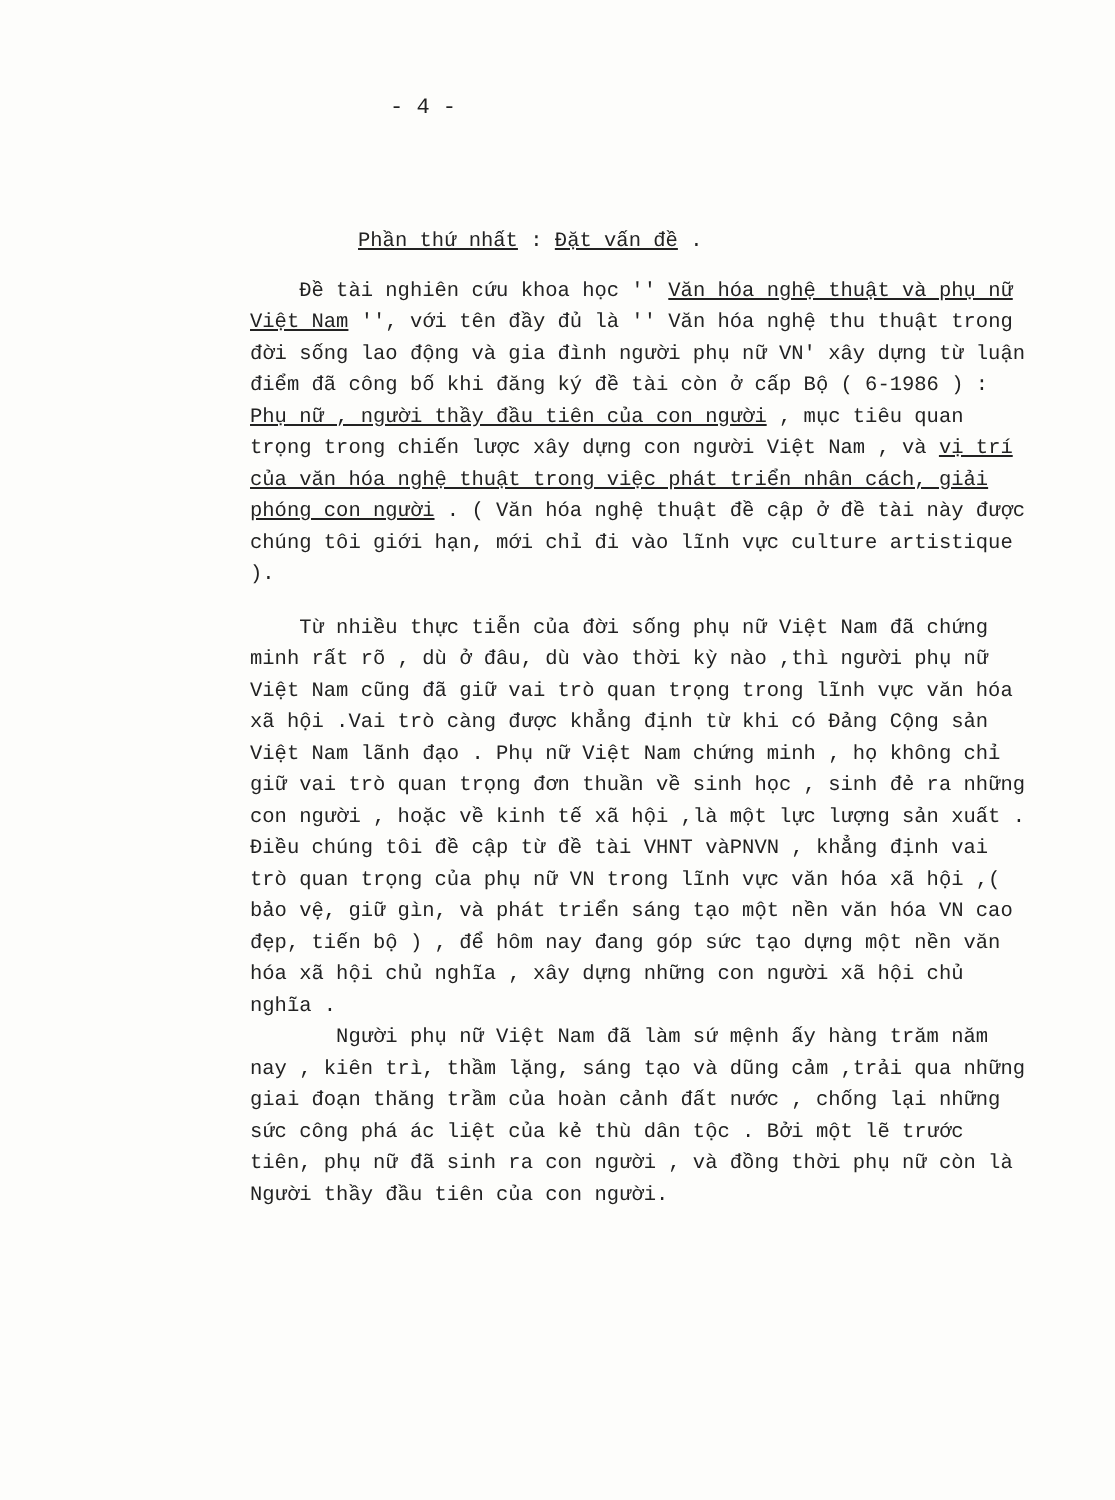- 4 -
Phần thứ nhất : Đặt vấn đề .
Đề tài nghiên cứu khoa học '' Văn hóa nghệ thuật và phụ nữ Việt Nam '', với tên đầy đủ là '' Văn hóa nghệ thu thuật trong đời sống lao động và gia đình người phụ nữ VN' xây dựng từ luận điểm đã công bố khi đăng ký đề tài còn ở cấp Bộ ( 6-1986 ) : Phụ nữ , người thầy đầu tiên của con người , mục tiêu quan trọng trong chiến lược xây dựng con người Việt Nam , và vị trí của văn hóa nghệ thuật trong việc phát triển nhân cách, giải phóng con người . ( Văn hóa nghệ thuật đề cập ở đề tài này được chúng tôi giới hạn, mới chỉ đi vào lĩnh vực culture artistique ).
Từ nhiều thực tiễn của đời sống phụ nữ Việt Nam đã chứng minh rất rõ , dù ở đâu, dù vào thời kỳ nào ,thì người phụ nữ Việt Nam cũng đã giữ vai trò quan trọng trong lĩnh vực văn hóa xã hội .Vai trò càng được khẳng định từ khi có Đảng Cộng sản Việt Nam lãnh đạo . Phụ nữ Việt Nam chứng minh , họ không chỉ giữ vai trò quan trọng đơn thuần về sinh học , sinh đẻ ra những con người , hoặc về kinh tế xã hội ,là một lực lượng sản xuất . Điều chúng tôi đề cập từ đề tài VHNT vàPNVN , khẳng định vai trò quan trọng của phụ nữ VN trong lĩnh vực văn hóa xã hội ,( bảo vệ, giữ gìn, và phát triển sáng tạo một nền văn hóa VN cao đẹp, tiến bộ ) , để hôm nay đang góp sức tạo dựng một nền văn hóa xã hội chủ nghĩa , xây dựng những con người xã hội chủ nghĩa .
Người phụ nữ Việt Nam đã làm sứ mệnh ấy hàng trăm năm nay , kiên trì, thầm lặng, sáng tạo và dũng cảm ,trải qua những giai đoạn thăng trầm của hoàn cảnh đất nước , chống lại những sức công phá ác liệt của kẻ thù dân tộc . Bởi một lẽ trước tiên, phụ nữ đã sinh ra con người , và đồng thời phụ nữ còn là Người thầy đầu tiên của con người.